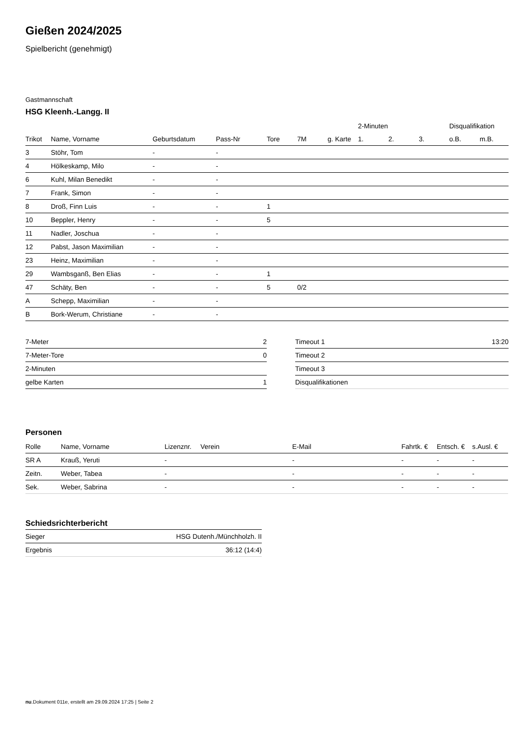Gießen 2024/2025
Spielbericht (genehmigt)
Gastmannschaft
HSG Kleenh.-Langg. II
| | | | | | | | 2-Minuten | | | Disqualifikation | |
| --- | --- | --- | --- | --- | --- | --- | --- | --- | --- | --- | --- |
| Trikot | Name, Vorname | Geburtsdatum | Pass-Nr | Tore | 7M | g. Karte | 1. | 2. | 3. | o.B. | m.B. |
| 3 | Stöhr, Tom | - | - | | | | | | | | |
| 4 | Hölkeskamp, Milo | - | - | | | | | | | | |
| 6 | Kuhl, Milan Benedikt | - | - | | | | | | | | |
| 7 | Frank, Simon | - | - | | | | | | | | |
| 8 | Droß, Finn Luis | - | - | 1 | | | | | | | |
| 10 | Beppler, Henry | - | - | 5 | | | | | | | |
| 11 | Nadler, Joschua | - | - | | | | | | | | |
| 12 | Pabst, Jason Maximilian | - | - | | | | | | | | |
| 23 | Heinz, Maximilian | - | - | | | | | | | | |
| 29 | Wambsganß, Ben Elias | - | - | 1 | | | | | | | |
| 47 | Schäty, Ben | - | - | 5 | 0/2 | | | | | | |
| A | Schepp, Maximilian | - | - | | | | | | | | |
| B | Bork-Werum, Christiane | - | - | | | | | | | | |
| 7-Meter | 2 |
| 7-Meter-Tore | 0 |
| 2-Minuten | |
| gelbe Karten | 1 |
| Timeout 1 | 13:20 |
| Timeout 2 | |
| Timeout 3 | |
| Disqualifikationen | |
Personen
| Rolle | Name, Vorname | Lizenznr. | Verein | E-Mail | Fahrtk. € | Entsch. € | s.Ausl. € |
| --- | --- | --- | --- | --- | --- | --- | --- |
| SR A | Krauß, Yeruti | - | | - | - | - | - |
| Zeitn. | Weber, Tabea | - | | - | - | - | - |
| Sek. | Weber, Sabrina | - | | - | - | - | - |
Schiedsrichterbericht
| Sieger | HSG Dutenh./Münchholzh. II |
| Ergebnis | 36:12 (14:4) |
nu.Dokument 011e, erstellt am 29.09.2024 17:25 | Seite 2